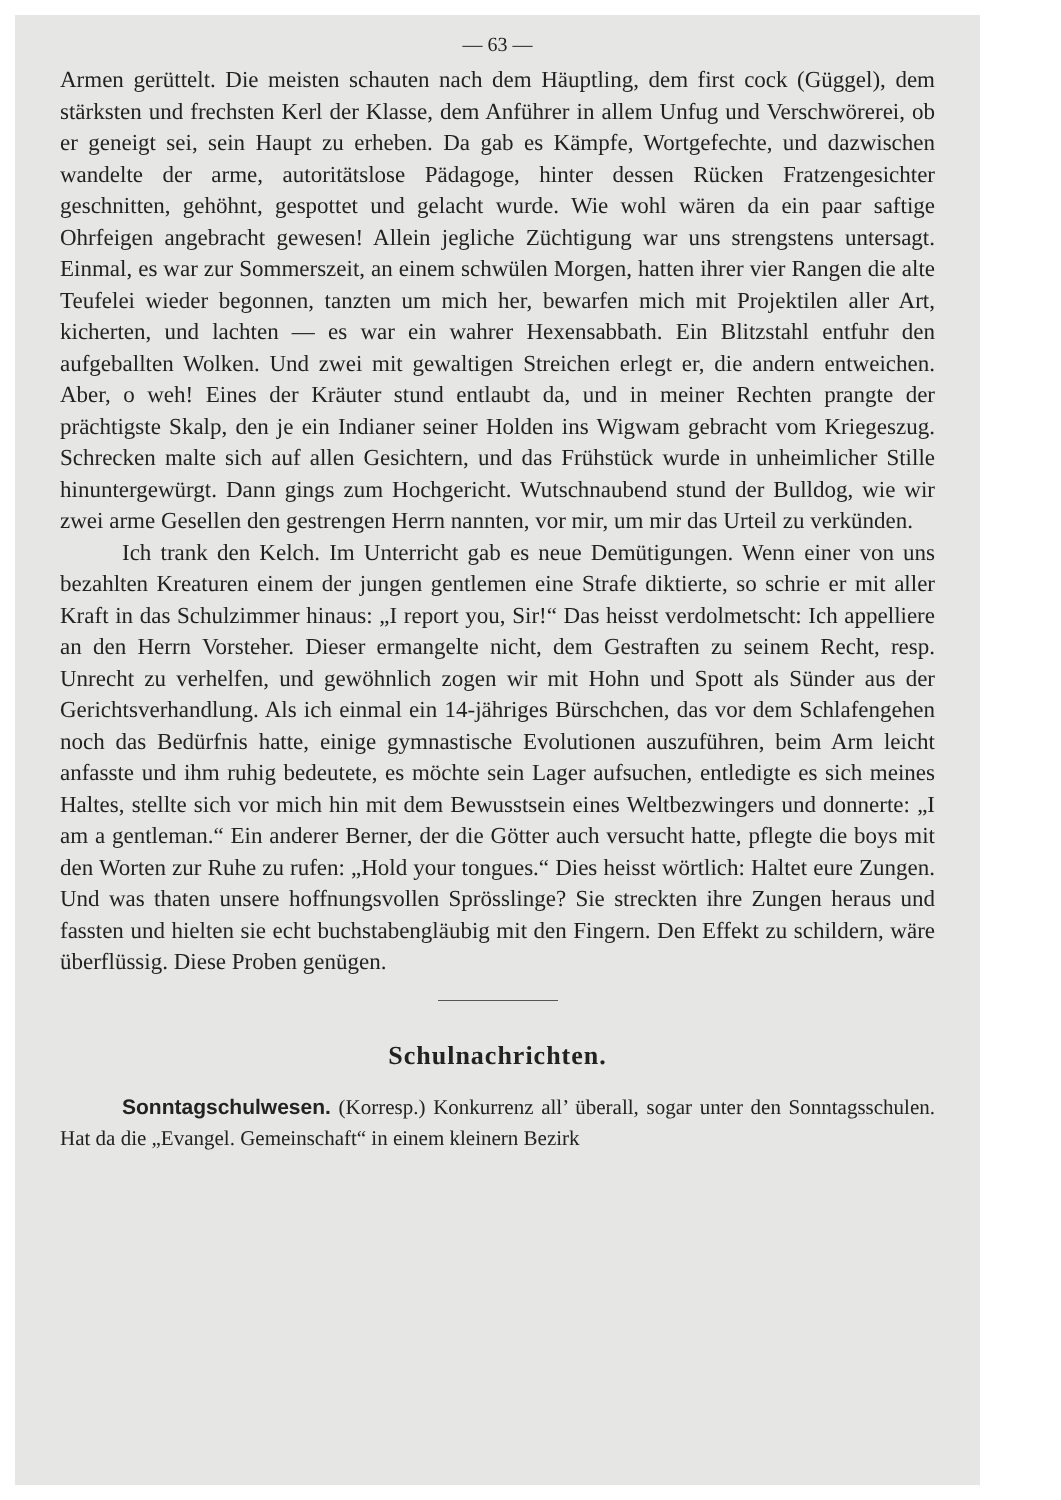— 63 —
Armen gerüttelt. Die meisten schauten nach dem Häuptling, dem first cock (Güggel), dem stärksten und frechsten Kerl der Klasse, dem Anführer in allem Unfug und Verschwörerei, ob er geneigt sei, sein Haupt zu erheben. Da gab es Kämpfe, Wortgefechte, und dazwischen wandelte der arme, autoritätslose Pädagoge, hinter dessen Rücken Fratzengesichter geschnitten, gehöhnt, gespottet und gelacht wurde. Wie wohl wären da ein paar saftige Ohrfeigen angebracht gewesen! Allein jegliche Züchtigung war uns strengstens untersagt. Einmal, es war zur Sommerszeit, an einem schwülen Morgen, hatten ihrer vier Rangen die alte Teufelei wieder begonnen, tanzten um mich her, bewarfen mich mit Projektilen aller Art, kicherten, und lachten — es war ein wahrer Hexensabbath. Ein Blitzstahl entfuhr den aufgeballten Wolken. Und zwei mit gewaltigen Streichen erlegt er, die andern entweichen. Aber, o weh! Eines der Kräuter stund entlaubt da, und in meiner Rechten prangte der prächtigste Skalp, den je ein Indianer seiner Holden ins Wigwam gebracht vom Kriegeszug. Schrecken malte sich auf allen Gesichtern, und das Frühstück wurde in unheimlicher Stille hinuntergewürgt. Dann gings zum Hochgericht. Wutschnaubend stund der Bulldog, wie wir zwei arme Gesellen den gestrengen Herrn nannten, vor mir, um mir das Urteil zu verkünden.
Ich trank den Kelch. Im Unterricht gab es neue Demütigungen. Wenn einer von uns bezahlten Kreaturen einem der jungen gentlemen eine Strafe diktierte, so schrie er mit aller Kraft in das Schulzimmer hinaus: „I report you, Sir!“ Das heisst verdolmetscht: Ich appelliere an den Herrn Vorsteher. Dieser ermangelte nicht, dem Gestraften zu seinem Recht, resp. Unrecht zu verhelfen, und gewöhnlich zogen wir mit Hohn und Spott als Sünder aus der Gerichtsverhandlung. Als ich einmal ein 14-jähriges Bürschchen, das vor dem Schlafengehen noch das Bedürfnis hatte, einige gymnastische Evolutionen auszuführen, beim Arm leicht anfasste und ihm ruhig bedeutete, es möchte sein Lager aufsuchen, entledigte es sich meines Haltes, stellte sich vor mich hin mit dem Bewusstsein eines Weltbezwingers und donnerte: „I am a gentleman.“ Ein anderer Berner, der die Götter auch versucht hatte, pflegte die boys mit den Worten zur Ruhe zu rufen: „Hold your tongues.“ Dies heisst wörtlich: Haltet eure Zungen. Und was thaten unsere hoffnungsvollen Sprösslinge? Sie streckten ihre Zungen heraus und fassten und hielten sie echt buchstabengläubig mit den Fingern. Den Effekt zu schildern, wäre überflüssig. Diese Proben genügen.
Schulnachrichten.
Sonntagschulwesen. (Korresp.) Konkurrenz all’ überall, sogar unter den Sonntagsschulen. Hat da die „Evangel. Gemeinschaft“ in einem kleinern Bezirk